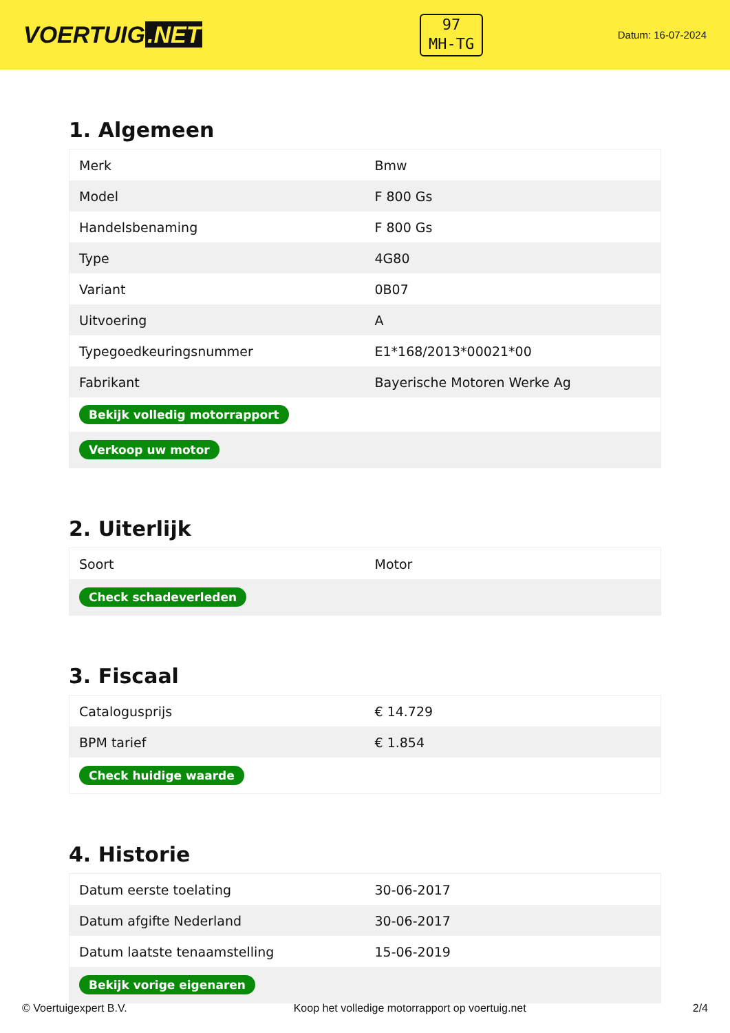VOERTUIG.NET
97
MH-TG
Datum: 16-07-2024
1. Algemeen
| Merk | Bmw |
| Model | F 800 Gs |
| Handelsbenaming | F 800 Gs |
| Type | 4G80 |
| Variant | 0B07 |
| Uitvoering | A |
| Typegoedkeuringsnummer | E1*168/2013*00021*00 |
| Fabrikant | Bayerische Motoren Werke Ag |
| Bekijk volledig motorrapport | |
| Verkoop uw motor | |
2. Uiterlijk
| Soort | Motor |
| Check schadeverleden | |
3. Fiscaal
| Catalogusprijs | € 14.729 |
| BPM tarief | € 1.854 |
| Check huidige waarde | |
4. Historie
| Datum eerste toelating | 30-06-2017 |
| Datum afgifte Nederland | 30-06-2017 |
| Datum laatste tenaamstelling | 15-06-2019 |
| Bekijk vorige eigenaren | |
© Voertuigexpert B.V. Koop het volledige motorrapport op voertuig.net 2/4